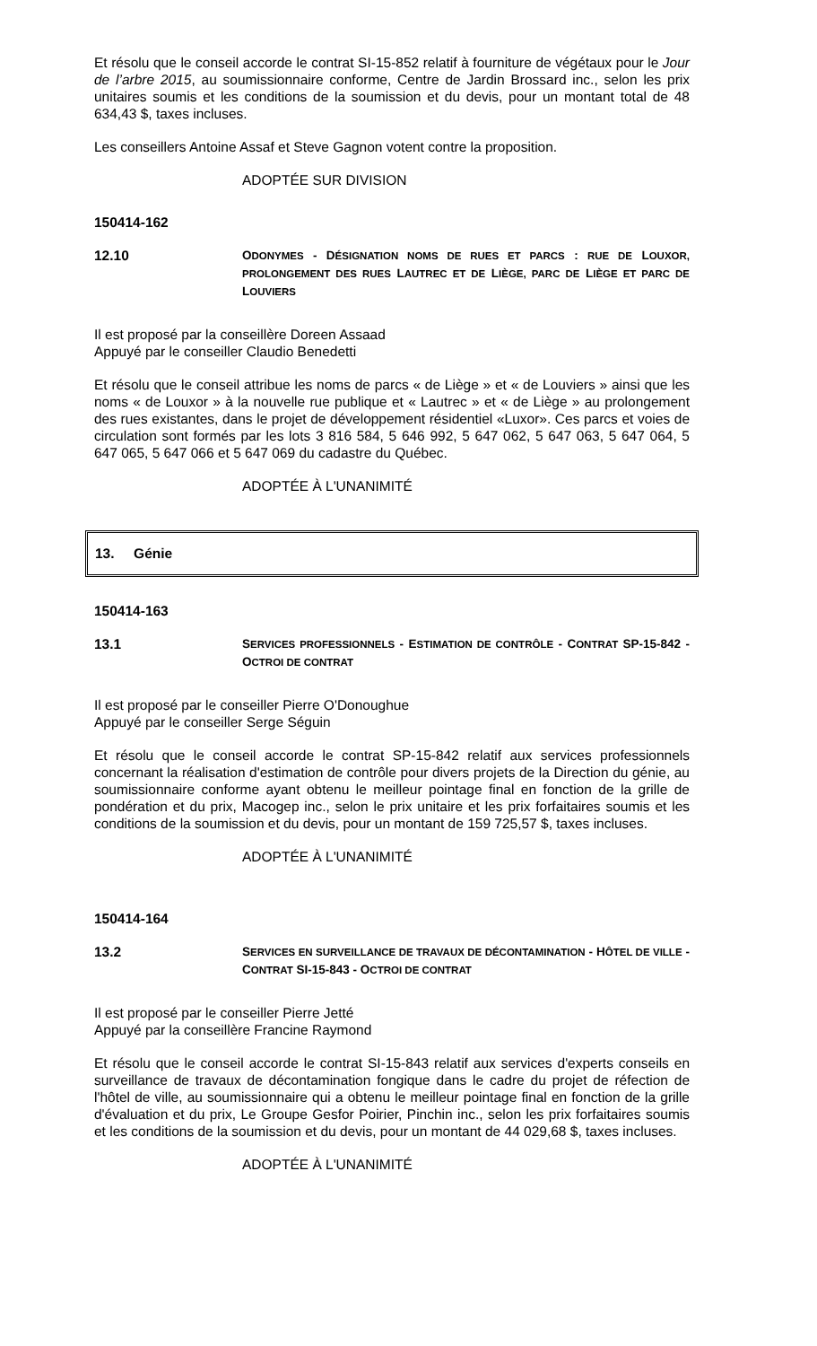Et résolu que le conseil accorde le contrat SI-15-852 relatif à fourniture de végétaux pour le Jour de l’arbre 2015, au soumissionnaire conforme, Centre de Jardin Brossard inc., selon les prix unitaires soumis et les conditions de la soumission et du devis, pour un montant total de 48 634,43 $, taxes incluses.
Les conseillers Antoine Assaf et Steve Gagnon votent contre la proposition.
ADOPTÉE SUR DIVISION
150414-162
12.10
ODONYMES - DÉSIGNATION NOMS DE RUES ET PARCS : RUE DE LOUXOR, PROLONGEMENT DES RUES LAUTREC ET DE LIÈGE, PARC DE LIÈGE ET PARC DE LOUVIERS
Il est proposé par la conseillère Doreen Assaad
Appuyé par le conseiller Claudio Benedetti
Et résolu que le conseil attribue les noms de parcs « de Liège » et « de Louviers » ainsi que les noms « de Louxor » à la nouvelle rue publique et « Lautrec » et « de Liège » au prolongement des rues existantes, dans le projet de développement résidentiel «Luxor». Ces parcs et voies de circulation sont formés par les lots 3 816 584, 5 646 992, 5 647 062, 5 647 063, 5 647 064, 5 647 065, 5 647 066 et 5 647 069 du cadastre du Québec.
ADOPTÉE À L'UNANIMITÉ
13. Génie
150414-163
13.1
SERVICES PROFESSIONNELS - ESTIMATION DE CONTRÔLE - CONTRAT SP-15-842 - OCTROI DE CONTRAT
Il est proposé par le conseiller Pierre O'Donoughue
Appuyé par le conseiller Serge Séguin
Et résolu que le conseil accorde le contrat SP-15-842 relatif aux services professionnels concernant la réalisation d'estimation de contrôle pour divers projets de la Direction du génie, au soumissionnaire conforme ayant obtenu le meilleur pointage final en fonction de la grille de pondération et du prix, Macogep inc., selon le prix unitaire et les prix forfaitaires soumis et les conditions de la soumission et du devis, pour un montant de 159 725,57 $, taxes incluses.
ADOPTÉE À L'UNANIMITÉ
150414-164
13.2
SERVICES EN SURVEILLANCE DE TRAVAUX DE DÉCONTAMINATION - HÔTEL DE VILLE - CONTRAT SI-15-843 - OCTROI DE CONTRAT
Il est proposé par le conseiller Pierre Jetté
Appuyé par la conseillère Francine Raymond
Et résolu que le conseil accorde le contrat SI-15-843 relatif aux services d'experts conseils en surveillance de travaux de décontamination fongique dans le cadre du projet de réfection de l'hôtel de ville, au soumissionnaire qui a obtenu le meilleur pointage final en fonction de la grille d'évaluation et du prix, Le Groupe Gesfor Poirier, Pinchin inc., selon les prix forfaitaires soumis et les conditions de la soumission et du devis, pour un montant de 44 029,68 $, taxes incluses.
ADOPTÉE À L'UNANIMITÉ